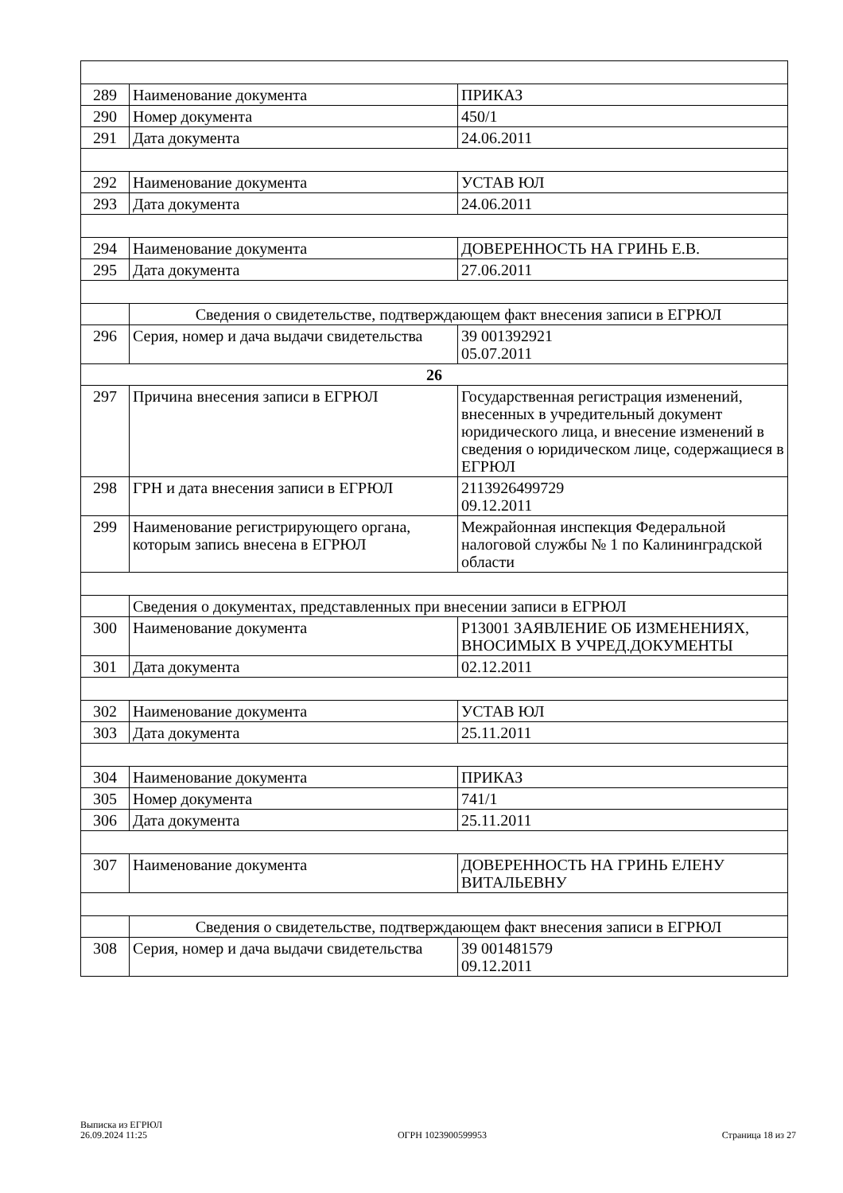| 289 | Наименование документа | ПРИКАЗ |
| 290 | Номер документа | 450/1 |
| 291 | Дата документа | 24.06.2011 |
| 292 | Наименование документа | УСТАВ ЮЛ |
| 293 | Дата документа | 24.06.2011 |
| 294 | Наименование документа | ДОВЕРЕННОСТЬ НА ГРИНЬ Е.В. |
| 295 | Дата документа | 27.06.2011 |
| | Сведения о свидетельстве, подтверждающем факт внесения записи в ЕГРЮЛ | |
| 296 | Серия, номер и дача выдачи свидетельства | 39 001392921 05.07.2011 |
| 26 | | |
| 297 | Причина внесения записи в ЕГРЮЛ | Государственная регистрация изменений, внесенных в учредительный документ юридического лица, и внесение изменений в сведения о юридическом лице, содержащиеся в ЕГРЮЛ |
| 298 | ГРН и дата внесения записи в ЕГРЮЛ | 2113926499729 09.12.2011 |
| 299 | Наименование регистрирующего органа, которым запись внесена в ЕГРЮЛ | Межрайонная инспекция Федеральной налоговой службы № 1 по Калининградской области |
| | Сведения о документах, представленных при внесении записи в ЕГРЮЛ | |
| 300 | Наименование документа | Р13001 ЗАЯВЛЕНИЕ ОБ ИЗМЕНЕНИЯХ, ВНОСИМЫХ В УЧРЕД.ДОКУМЕНТЫ |
| 301 | Дата документа | 02.12.2011 |
| 302 | Наименование документа | УСТАВ ЮЛ |
| 303 | Дата документа | 25.11.2011 |
| 304 | Наименование документа | ПРИКАЗ |
| 305 | Номер документа | 741/1 |
| 306 | Дата документа | 25.11.2011 |
| 307 | Наименование документа | ДОВЕРЕННОСТЬ НА ГРИНЬ ЕЛЕНУ ВИТАЛЬЕВНУ |
| | Сведения о свидетельстве, подтверждающем факт внесения записи в ЕГРЮЛ | |
| 308 | Серия, номер и дача выдачи свидетельства | 39 001481579 09.12.2011 |
Выписка из ЕГРЮЛ
26.09.2024 11:25
ОГРН 1023900599953
Страница 18 из 27